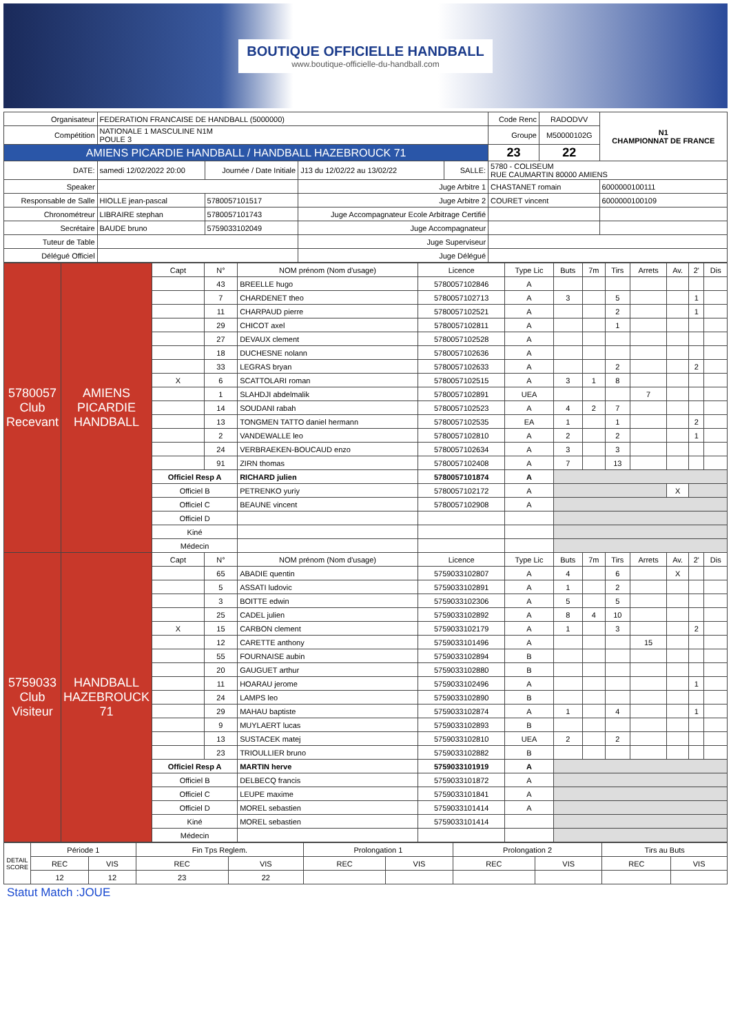BOUTIQUE OFFICIELLE HANDBALL
www.boutique-officielle-du-handball.com
| Organisateur | FEDERATION FRANCAISE DE HANDBALL (5000000) | | | | | Code Renc | RADODVV | N1 CHAMPIONNAT DE FRANCE |
| Compétition | NATIONALE 1 MASCULINE N1M POULE 3 | | | | | Groupe | M50000102G | |
| AMIENS PICARDIE HANDBALL / HANDBALL HAZEBROUCK 71 | | | | | | 23 | 22 | |
| DATE: | samedi 12/02/2022 20:00 | Journée / Date Initiale | J13 du 12/02/22 au 13/02/22 | SALLE: | 5780 - COLISEUM RUE CAUMARTIN 80000 AMIENS | | | |
| Speaker | | | Juge Arbitre 1 | | CHASTANET romain | | | 6000000100111 |
| Responsable de Salle | HIOLLE jean-pascal | 5780057101517 | Juge Arbitre 2 | | COURET vincent | | | 6000000100109 |
| Chronométreur | LIBRAIRE stephan | 5780057101743 | Juge Accompagnateur Ecole Arbitrage Certifié | | | | | |
| Secrétaire | BAUDE bruno | 5759033102049 | Juge Accompagnateur | | | | | |
| Tuteur de Table | | | Juge Superviseur | | | | | |
| Délégué Officiel | | | Juge Délégué | | | | | |
| 5780057 Club Recevant | AMIENS PICARDIE HANDBALL | Capt | N° | NOM prénom (Nom d'usage) | Licence | Type Lic | Buts | 7m | Tirs | Arrets | Av. | 2' | Dis |
| | | | 43 | BREELLE hugo | 5780057102846 | A | | | | | | | |
| | | | 7 | CHARDENET theo | 5780057102713 | A | 3 | | 5 | | | 1 | |
| | | | 11 | CHARPAUD pierre | 5780057102521 | A | | | 2 | | | 1 | |
| | | | 29 | CHICOT axel | 5780057102811 | A | | | 1 | | | | |
| | | | 27 | DEVAUX clement | 5780057102528 | A | | | | | | | |
| | | | 18 | DUCHESNE nolann | 5780057102636 | A | | | | | | | |
| | | | 33 | LEGRAS bryan | 5780057102633 | A | | | 2 | | | 2 | |
| | | X | 6 | SCATTOLARI roman | 5780057102515 | A | 3 | 1 | 8 | | | | |
| | | | 1 | SLAHDJI abdelmalik | 5780057102891 | UEA | | | | 7 | | | |
| | | | 14 | SOUDANI rabah | 5780057102523 | A | 4 | 2 | 7 | | | | |
| | | | 13 | TONGMEN TATTO daniel hermann | 5780057102535 | EA | 1 | | 1 | | | 2 | |
| | | | 2 | VANDEWALLE leo | 5780057102810 | A | 2 | | 2 | | | 1 | |
| | | | 24 | VERBRAEKEN-BOUCAUD enzo | 5780057102634 | A | 3 | | 3 | | | | |
| | | | 91 | ZIRN thomas | 5780057102408 | A | 7 | | 13 | | | | |
| | | Officiel Resp A | | RICHARD julien | 5780057101874 | A | | | | | | | |
| | | Officiel B | | PETRENKO yuriy | 5780057102172 | A | | | | | X | | |
| | | Officiel C | | BEAUNE vincent | 5780057102908 | A | | | | | | | |
| | | Officiel D | | | | | | | | | | | |
| | | Kiné | | | | | | | | | | | |
| | | Médecin | | | | | | | | | | | |
| 5759033 Club Visiteur | HANDBALL HAZEBROUCK 71 | Capt | N° | NOM prénom (Nom d'usage) | Licence | Type Lic | Buts | 7m | Tirs | Arrets | Av. | 2' | Dis |
| | | | 65 | ABADIE quentin | 5759033102807 | A | 4 | | 6 | | X | | |
| | | | 5 | ASSATI ludovic | 5759033102891 | A | 1 | | 2 | | | | |
| | | | 3 | BOITTE edwin | 5759033102306 | A | 5 | | 5 | | | | |
| | | | 25 | CADEL julien | 5759033102892 | A | 8 | 4 | 10 | | | | |
| | | X | 15 | CARBON clement | 5759033102179 | A | 1 | | 3 | | | 2 | |
| | | | 12 | CARETTE anthony | 5759033101496 | A | | | | 15 | | | |
| | | | 55 | FOURNAISE aubin | 5759033102894 | B | | | | | | | |
| | | | 20 | GAUGUET arthur | 5759033102880 | B | | | | | | | |
| | | | 11 | HOARAU jerome | 5759033102496 | A | | | | | | 1 | |
| | | | 24 | LAMPS leo | 5759033102890 | B | | | | | | | |
| | | | 29 | MAHAU baptiste | 5759033102874 | A | 1 | | 4 | | | 1 | |
| | | | 9 | MUYLAERT lucas | 5759033102893 | B | | | | | | | |
| | | | 13 | SUSTACEK matej | 5759033102810 | UEA | 2 | | 2 | | | | |
| | | | 23 | TRIOULLIER bruno | 5759033102882 | B | | | | | | | |
| | | Officiel Resp A | | MARTIN herve | 5759033101919 | A | | | | | | | |
| | | Officiel B | | DELBECQ francis | 5759033101872 | A | | | | | | | |
| | | Officiel C | | LEUPE maxime | 5759033101841 | A | | | | | | | |
| | | Officiel D | | MOREL sebastien | 5759033101414 | A | | | | | | | |
| | | Kiné | | MOREL sebastien | 5759033101414 | | | | | | | | |
| | | Médecin | | | | | | | | | | | |
| DETAIL SCORE | Période 1 | | Fin Tps Reglem. | | Prolongation 1 | | Prolongation 2 | | Tirs au Buts | |
| | REC | VIS | REC | VIS | REC | VIS | REC | VIS | REC | VIS |
| | 12 | 12 | 23 | 22 | | | | | | |
Statut Match :JOUE